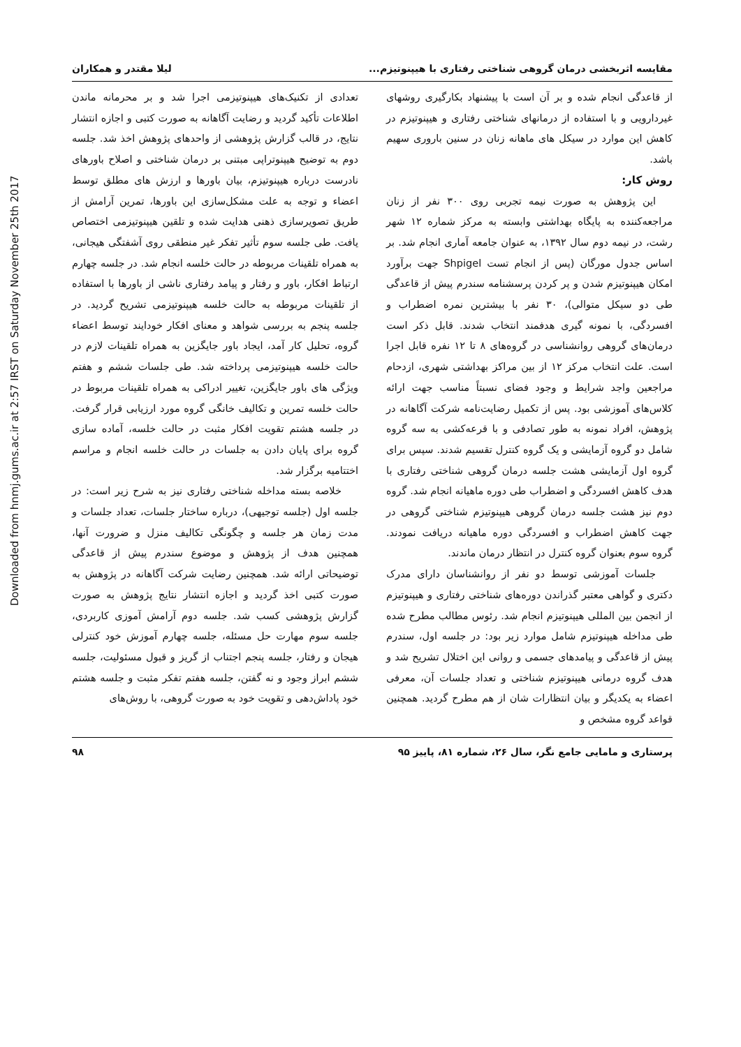Downloaded from hnmj.gums.ac.ir at 2:57 IRST on Saturday November 25th 2017
مقایسه اثربخشی درمان گروهی شناختی رفتاری با هیپنوتیزم... لیلا مقتدر و همکاران
از قاعدگی انجام شده و بر آن است با پیشنهاد بکارگیری روشهای غیردارویی و با استفاده از درمانهای شناختی رفتاری و هیپنوتیزم در کاهش این موارد در سیکل های ماهانه زنان در سنین باروری سهیم باشد.
روش کار:
این پژوهش به صورت نیمه تجربی روی ۳۰۰ نفر از زنان مراجعه‌کننده به پایگاه بهداشتی وابسته به مرکز شماره ۱۲ شهر رشت، در نیمه دوم سال ۱۳۹۲، به عنوان جامعه آماری انجام شد. بر اساس جدول مورگان (پس از انجام تست Shpigel جهت برآورد امکان هیپنوتیزم شدن و پر کردن پرسشنامه سندرم پیش از قاعدگی طی دو سیکل متوالی)، ۳۰ نفر با بیشترین نمره اضطراب و افسردگی، با نمونه گیری هدفمند انتخاب شدند. قابل ذکر است درمان‌های گروهی روانشناسی در گروه‌های ۸ تا ۱۲ نفره قابل اجرا است. علت انتخاب مرکز ۱۲ از بین مراکز بهداشتی شهری، ازدحام مراجعین واجد شرایط و وجود فضای نسبتاً مناسب جهت ارائه کلاس‌های آموزشی بود. پس از تکمیل رضایت‌نامه شرکت آگاهانه در پژوهش، افراد نمونه به طور تصادفی و با قرعه‌کشی به سه گروه شامل دو گروه آزمایشی و یک گروه کنترل تقسیم شدند. سپس برای گروه اول آزمایشی هشت جلسه درمان گروهی شناختی رفتاری با هدف کاهش افسردگی و اضطراب طی دوره ماهیانه انجام شد. گروه دوم نیز هشت جلسه درمان گروهی هیپنوتیزم شناختی گروهی در جهت کاهش اضطراب و افسردگی دوره ماهیانه دریافت نمودند. گروه سوم بعنوان گروه کنترل در انتظار درمان ماندند.
جلسات آموزشی توسط دو نفر از روانشناسان دارای مدرک دکتری و گواهی معتبر گذراندن دوره‌های شناختی رفتاری و هیپنوتیزم از انجمن بین المللی هیپنوتیزم انجام شد. رئوس مطالب مطرح شده طی مداخله هیپنوتیزم شامل موارد زیر بود: در جلسه اول، سندرم پیش از قاعدگی و پیامدهای جسمی و روانی این اختلال تشریح شد و هدف گروه درمانی هیپنوتیزم شناختی و تعداد جلسات آن، معرفی اعضاء به یکدیگر و بیان انتظارات شان از هم مطرح گردید. همچنین قواعد گروه مشخص و
تعدادی از تکنیک‌های هیپنوتیزمی اجرا شد و بر محرمانه ماندن اطلاعات تأکید گردید و رضایت آگاهانه به صورت کتبی و اجازه انتشار نتایج، در قالب گزارش پژوهشی از واحدهای پژوهش اخذ شد. جلسه دوم به توضیح هیپنوتراپی مبتنی بر درمان شناختی و اصلاح باورهای نادرست درباره هیپنوتیزم، بیان باورها و ارزش های مطلق توسط اعضاء و توجه به علت مشکل‌سازی این باورها، تمرین آرامش از طریق تصویرسازی ذهنی هدایت شده و تلقین هیپنوتیزمی اختصاص یافت. طی جلسه سوم تأثیر تفکر غیر منطقی روی آشفتگی هیجانی، به همراه تلقینات مربوطه در حالت خلسه انجام شد. در جلسه چهارم ارتباط افکار، باور و رفتار و پیامد رفتاری ناشی از باورها با استفاده از تلقینات مربوطه به حالت خلسه هیپنوتیزمی تشریح گردید. در جلسه پنجم به بررسی شواهد و معنای افکار خودایند توسط اعضاء گروه، تحلیل کار آمد، ایجاد باور جایگزین به همراه تلقینات لازم در حالت خلسه هیپنوتیزمی پرداخته شد. طی جلسات ششم و هفتم ویژگی های باور جایگزین، تغییر ادراکی به همراه تلقینات مربوط در حالت خلسه تمرین و تکالیف خانگی گروه مورد ارزیابی قرار گرفت. در جلسه هشتم تقویت افکار مثبت در حالت خلسه، آماده سازی گروه برای پایان دادن به جلسات در حالت خلسه انجام و مراسم اختتامیه برگزار شد.
خلاصه بسته مداخله شناختی رفتاری نیز به شرح زیر است: در جلسه اول (جلسه توجیهی)، درباره ساختار جلسات، تعداد جلسات و مدت زمان هر جلسه و چگونگی تکالیف منزل و ضرورت آنها، همچنین هدف از پژوهش و موضوع سندرم پیش از قاعدگی توضیحاتی ارائه شد. همچنین رضایت شرکت آگاهانه در پژوهش به صورت کتبی اخذ گردید و اجازه انتشار نتایج پژوهش به صورت گزارش پژوهشی کسب شد. جلسه دوم آرامش آموزی کاربردی، جلسه سوم مهارت حل مسئله، جلسه چهارم آموزش خود کنترلی هیجان و رفتار، جلسه پنجم اجتناب از گریز و قبول مسئولیت، جلسه ششم ابراز وجود و نه گفتن، جلسه هفتم تفکر مثبت و جلسه هشتم خود پاداش‌دهی و تقویت خود به صورت گروهی، با روش‌های
پرستاری و مامایی جامع نگر، سال ۲۶، شماره ۸۱، پاییز ۹۵ ۹۸